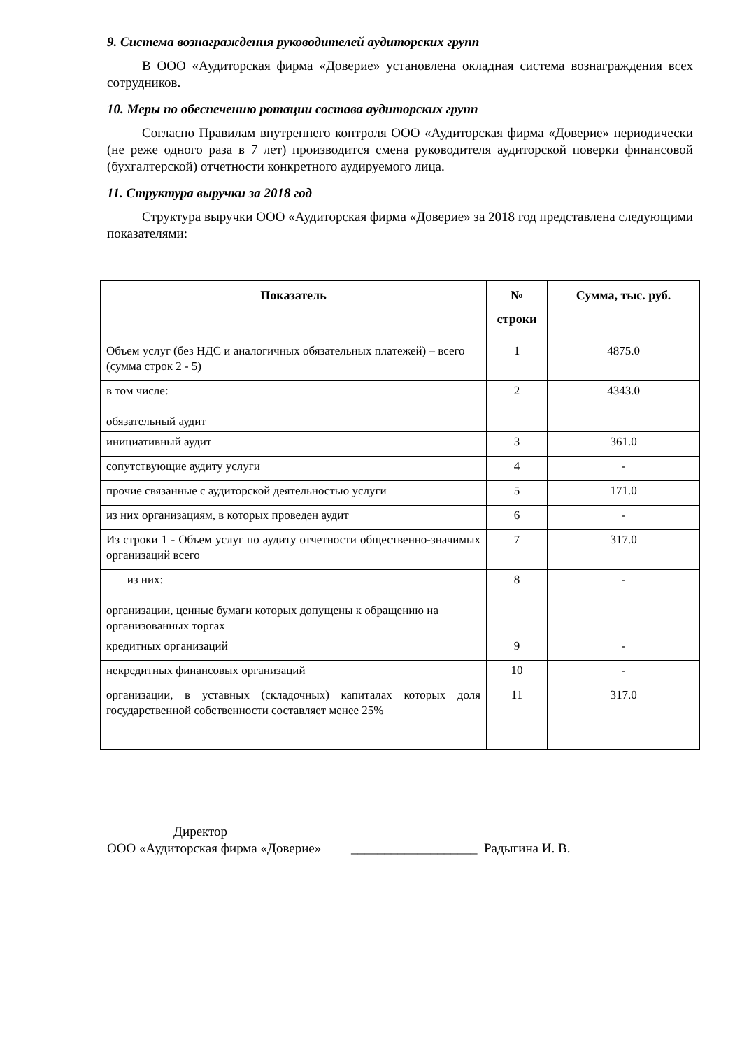9. Система вознаграждения руководителей аудиторских групп
В ООО «Аудиторская фирма «Доверие» установлена окладная система вознаграждения всех сотрудников.
10. Меры по обеспечению ротации состава аудиторских групп
Согласно Правилам внутреннего контроля ООО «Аудиторская фирма «Доверие» периодически (не реже одного раза в 7 лет) производится смена руководителя аудиторской поверки финансовой (бухгалтерской) отчетности конкретного аудируемого лица.
11. Структура выручки за 2018 год
Структура выручки ООО «Аудиторская фирма «Доверие» за 2018 год представлена следующими показателями:
| Показатель | № строки | Сумма, тыс. руб. |
| --- | --- | --- |
| Объем услуг (без НДС и аналогичных обязательных платежей) – всего (сумма строк 2 - 5) | 1 | 4875.0 |
| в том числе: обязательный аудит | 2 | 4343.0 |
| инициативный аудит | 3 | 361.0 |
| сопутствующие аудиту услуги | 4 | - |
| прочие связанные с аудиторской деятельностью услуги | 5 | 171.0 |
| из них организациям, в которых проведен аудит | 6 | - |
| Из строки 1 - Объем услуг по аудиту отчетности общественно-значимых организаций всего | 7 | 317.0 |
| из них: организации, ценные бумаги которых допущены к обращению на организованных торгах | 8 | - |
| кредитных организаций | 9 | - |
| некредитных финансовых организаций | 10 | - |
| организации, в уставных (складочных) капиталах которых доля государственной собственности составляет менее 25% | 11 | 317.0 |
Директор
ООО «Аудиторская фирма «Доверие» ___________________ Радыгина И. В.